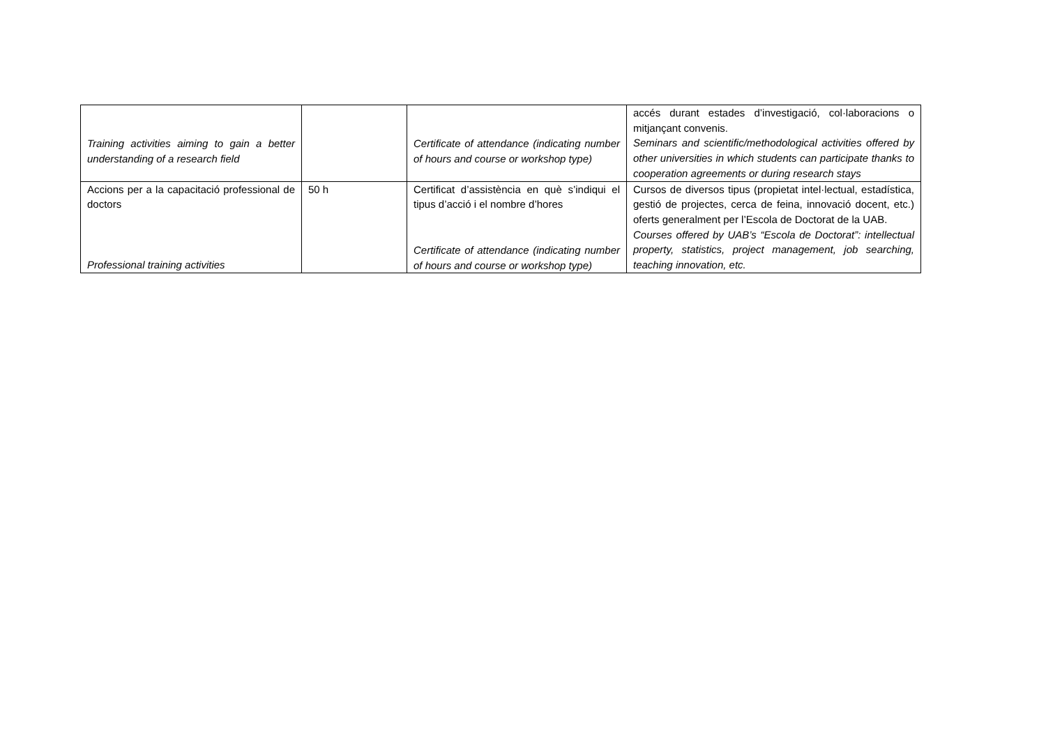| Training activities aiming to gain a better understanding of a research field | | Certificate of attendance (indicating number of hours and course or workshop type) | accés durant estades d’investigació, col·laboracions o mitjançant convenis. Seminars and scientific/methodological activities offered by other universities in which students can participate thanks to cooperation agreements or during research stays |
| Accions per a la capacitació professional de doctors Professional training activities | 50 h | Certificat d’assistència en què s’indiqui el tipus d’acció i el nombre d’hores Certificate of attendance (indicating number of hours and course or workshop type) | Cursos de diversos tipus (propietat intel·lectual, estadística, gestió de projectes, cerca de feina, innovació docent, etc.) oferts generalment per l’Escola de Doctorat de la UAB. Courses offered by UAB’s “Escola de Doctorat”: intellectual property, statistics, project management, job searching, teaching innovation, etc. |